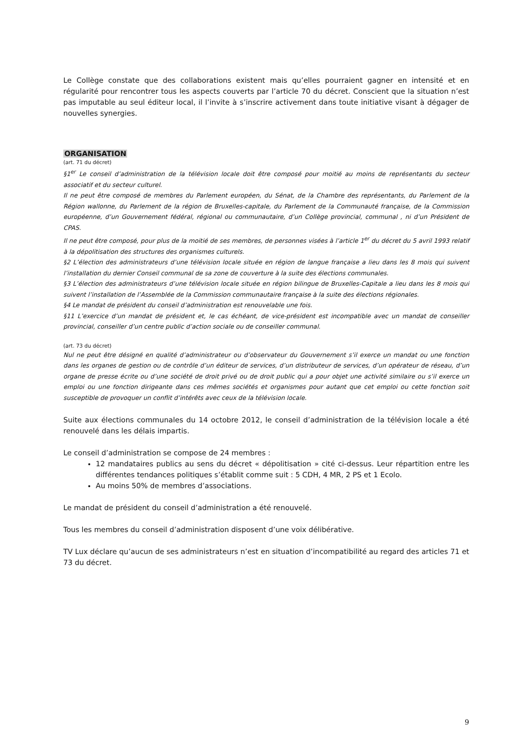Le Collège constate que des collaborations existent mais qu’elles pourraient gagner en intensité et en régularité pour rencontrer tous les aspects couverts par l’article 70 du décret. Conscient que la situation n’est pas imputable au seul éditeur local, il l’invite à s’inscrire activement dans toute initiative visant à dégager de nouvelles synergies.
ORGANISATION
(art. 71 du décret)
§1<sup>er</sup> Le conseil d’administration de la télévision locale doit être composé pour moitié au moins de représentants du secteur associatif et du secteur culturel.
Il ne peut être composé de membres du Parlement européen, du Sénat, de la Chambre des représentants, du Parlement de la Région wallonne, du Parlement de la région de Bruxelles-capitale, du Parlement de la Communauté française, de la Commission européenne, d’un Gouvernement fédéral, régional ou communautaire, d’un Collège provincial, communal , ni d’un Président de CPAS.
Il ne peut être composé, pour plus de la moitié de ses membres, de personnes visées à l’article 1<sup>er</sup> du décret du 5 avril 1993 relatif à la dépolitisation des structures des organismes culturels.
§2 L’élection des administrateurs d’une télévision locale située en région de langue française a lieu dans les 8 mois qui suivent l’installation du dernier Conseil communal de sa zone de couverture à la suite des élections communales.
§3 L’élection des administrateurs d’une télévision locale située en région bilingue de Bruxelles-Capitale a lieu dans les 8 mois qui suivent l’installation de l’Assemblée de la Commission communautaire française à la suite des élections régionales.
§4 Le mandat de président du conseil d’administration est renouvelable une fois.
§11 L’exercice d’un mandat de président et, le cas échéant, de vice-président est incompatible avec un mandat de conseiller provincial, conseiller d’un centre public d’action sociale ou de conseiller communal.
(art. 73 du décret)
Nul ne peut être désigné en qualité d’administrateur ou d’observateur du Gouvernement s’il exerce un mandat ou une fonction dans les organes de gestion ou de contrôle d’un éditeur de services, d’un distributeur de services, d’un opérateur de réseau, d’un organe de presse écrite ou d’une société de droit privé ou de droit public qui a pour objet une activité similaire ou s’il exerce un emploi ou une fonction dirigeante dans ces mêmes sociétés et organismes pour autant que cet emploi ou cette fonction soit susceptible de provoquer un conflit d’intérêts avec ceux de la télévision locale.
Suite aux élections communales du 14 octobre 2012, le conseil d’administration de la télévision locale a été renouvelé dans les délais impartis.
Le conseil d’administration se compose de 24 membres :
12 mandataires publics au sens du décret « dépolitisation » cité ci-dessus. Leur répartition entre les différentes tendances politiques s’établit comme suit : 5 CDH, 4 MR, 2 PS et 1 Ecolo.
Au moins 50% de membres d’associations.
Le mandat de président du conseil d’administration a été renouvelé.
Tous les membres du conseil d’administration disposent d’une voix délibérative.
TV Lux déclare qu’aucun de ses administrateurs n’est en situation d’incompatibilité au regard des articles 71 et 73 du décret.
9